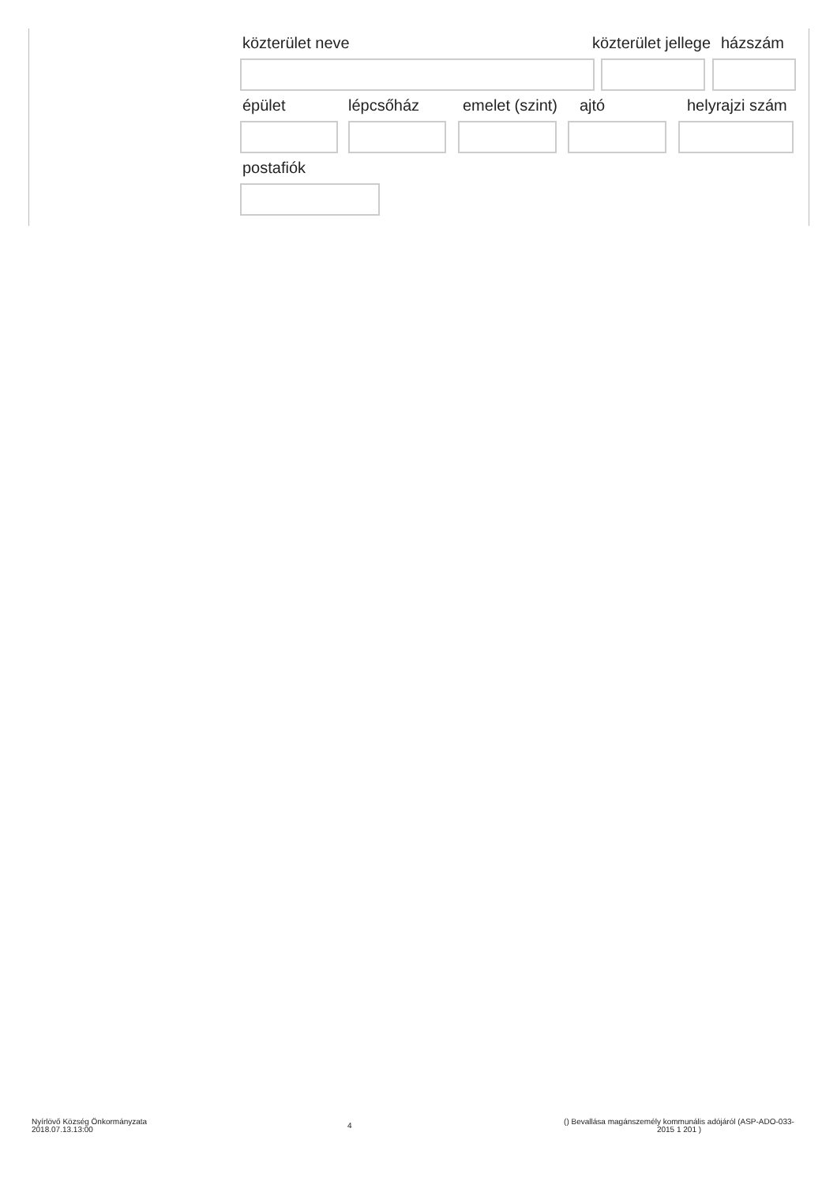közterület neve közterület jellege házszám
épület lépcsőház emelet (szint) ajtó helyrajzi szám
postafiók
Nyírlövő Község Önkormányzata
2018.07.13.13:00
4
() Bevallása magánszemély kommunális adójáról (ASP-ADO-033-
2015 1 201 )